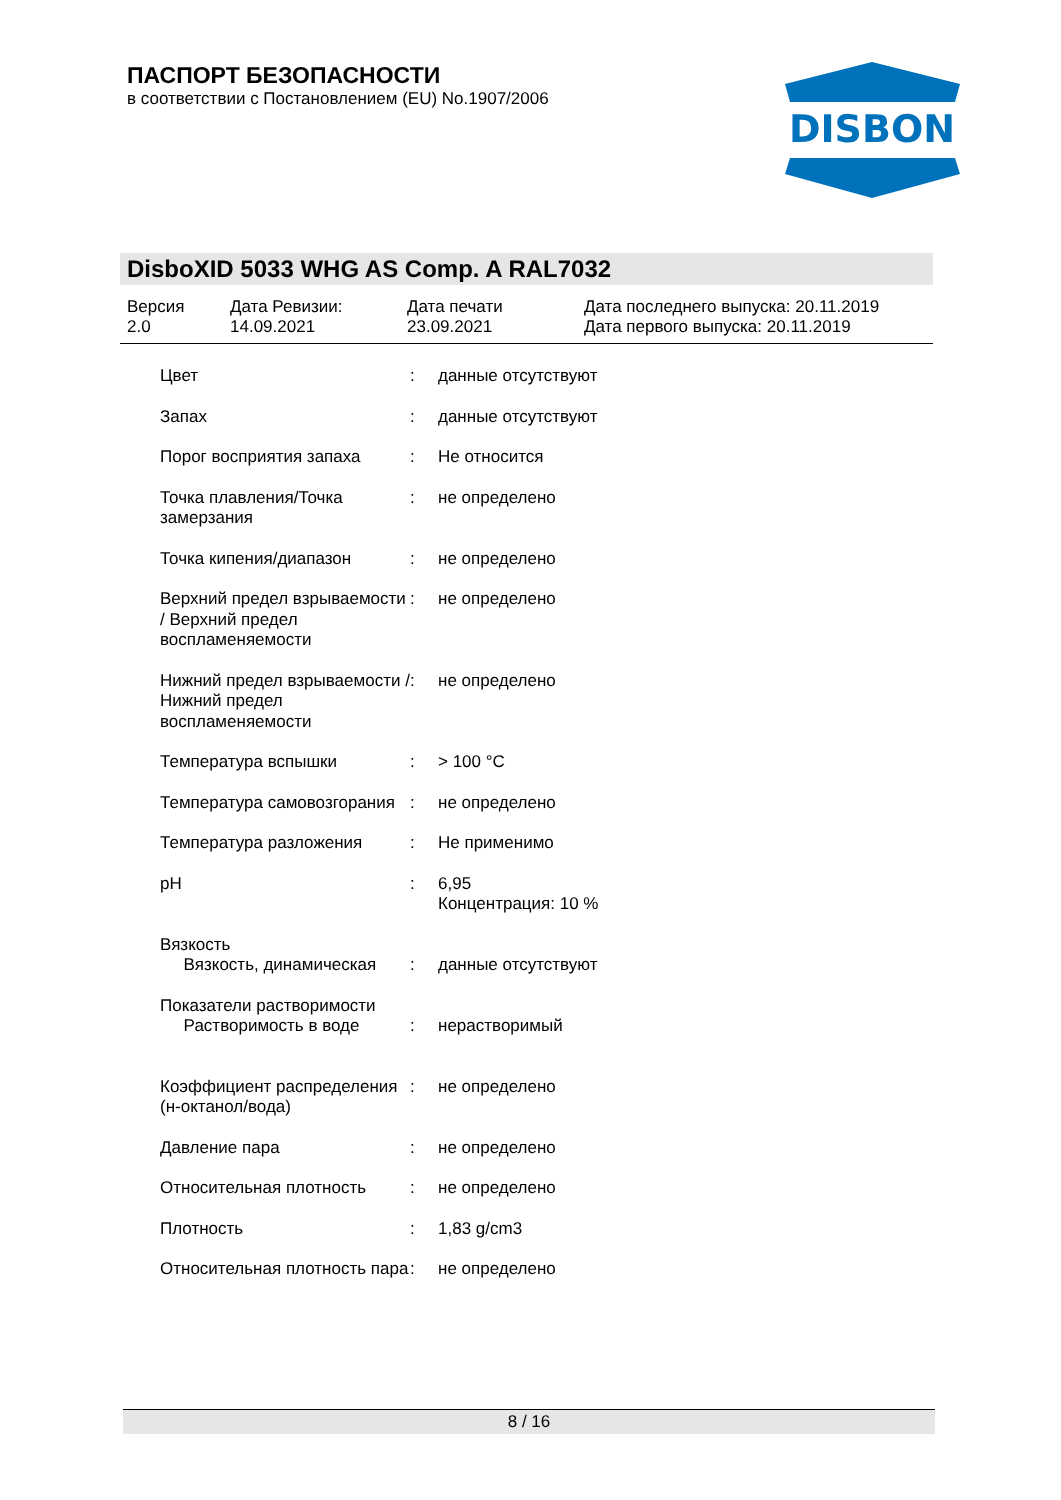ПАСПОРТ БЕЗОПАСНОСТИ
в соответствии с Постановлением (EU) No.1907/2006
DISBON
DisboXID 5033 WHG AS Comp. A RAL7032
| Версия 2.0 | Дата Ревизии: 14.09.2021 | Дата печати 23.09.2021 | Дата последнего выпуска: 20.11.2019 Дата первого выпуска: 20.11.2019 |
| Цвет | : | данные отсутствуют |
| Запах | : | данные отсутствуют |
| Порог восприятия запаха | : | Не относится |
| Точка плавления/Точка замерзания | : | не определено |
| Точка кипения/диапазон | : | не определено |
| Верхний предел взрываемости / Верхний предел воспламеняемости | : | не определено |
| Нижний предел взрываемости / Нижний предел воспламеняемости | : | не определено |
| Температура вспышки | : | > 100 °C |
| Температура самовозгорания | : | не определено |
| Температура разложения | : | Не применимо |
| pH | : | 6,95 Концентрация: 10 % |
| Вязкость Вязкость, динамическая | : | данные отсутствуют |
| Показатели растворимости Растворимость в воде | : | нерастворимый |
| Коэффициент распределения (н-октанол/вода) | : | не определено |
| Давление пара | : | не определено |
| Относительная плотность | : | не определено |
| Плотность | : | 1,83 g/cm3 |
| Относительная плотность пара | : | не определено |
8 / 16